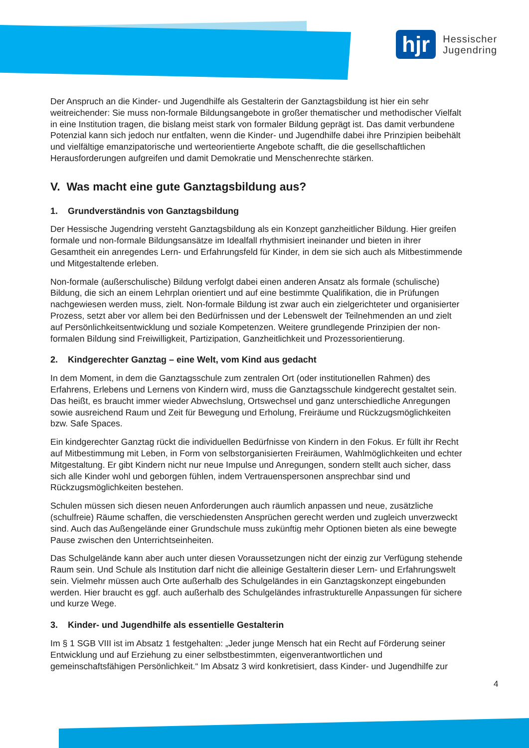hjr
Hessischer
Jugendring
Der Anspruch an die Kinder- und Jugendhilfe als Gestalterin der Ganztagsbildung ist hier ein sehr weitreichender: Sie muss non-formale Bildungsangebote in großer thematischer und methodischer Vielfalt in eine Institution tragen, die bislang meist stark von formaler Bildung geprägt ist. Das damit verbundene Potenzial kann sich jedoch nur entfalten, wenn die Kinder- und Jugendhilfe dabei ihre Prinzipien beibehält und vielfältige emanzipatorische und werteorientierte Angebote schafft, die die gesellschaftlichen Herausforderungen aufgreifen und damit Demokratie und Menschenrechte stärken.
V. Was macht eine gute Ganztagsbildung aus?
1. Grundverständnis von Ganztagsbildung
Der Hessische Jugendring versteht Ganztagsbildung als ein Konzept ganzheitlicher Bildung. Hier greifen formale und non-formale Bildungsansätze im Idealfall rhythmisiert ineinander und bieten in ihrer Gesamtheit ein anregendes Lern- und Erfahrungsfeld für Kinder, in dem sie sich auch als Mitbestimmende und Mitgestaltende erleben.
Non-formale (außerschulische) Bildung verfolgt dabei einen anderen Ansatz als formale (schulische) Bildung, die sich an einem Lehrplan orientiert und auf eine bestimmte Qualifikation, die in Prüfungen nachgewiesen werden muss, zielt. Non-formale Bildung ist zwar auch ein zielgerichteter und organisierter Prozess, setzt aber vor allem bei den Bedürfnissen und der Lebenswelt der Teilnehmenden an und zielt auf Persönlichkeitsentwicklung und soziale Kompetenzen. Weitere grundlegende Prinzipien der non-formalen Bildung sind Freiwilligkeit, Partizipation, Ganzheitlichkeit und Prozessorientierung.
2. Kindgerechter Ganztag – eine Welt, vom Kind aus gedacht
In dem Moment, in dem die Ganztagsschule zum zentralen Ort (oder institutionellen Rahmen) des Erfahrens, Erlebens und Lernens von Kindern wird, muss die Ganztagsschule kindgerecht gestaltet sein. Das heißt, es braucht immer wieder Abwechslung, Ortswechsel und ganz unterschiedliche Anregungen sowie ausreichend Raum und Zeit für Bewegung und Erholung, Freiräume und Rückzugsmöglichkeiten bzw. Safe Spaces.
Ein kindgerechter Ganztag rückt die individuellen Bedürfnisse von Kindern in den Fokus. Er füllt ihr Recht auf Mitbestimmung mit Leben, in Form von selbstorganisierten Freiräumen, Wahlmöglichkeiten und echter Mitgestaltung. Er gibt Kindern nicht nur neue Impulse und Anregungen, sondern stellt auch sicher, dass sich alle Kinder wohl und geborgen fühlen, indem Vertrauenspersonen ansprechbar sind und Rückzugsmöglichkeiten bestehen.
Schulen müssen sich diesen neuen Anforderungen auch räumlich anpassen und neue, zusätzliche (schulfreie) Räume schaffen, die verschiedensten Ansprüchen gerecht werden und zugleich unverzweckt sind. Auch das Außengelände einer Grundschule muss zukünftig mehr Optionen bieten als eine bewegte Pause zwischen den Unterrichtseinheiten.
Das Schulgelände kann aber auch unter diesen Voraussetzungen nicht der einzig zur Verfügung stehende Raum sein. Und Schule als Institution darf nicht die alleinige Gestalterin dieser Lern- und Erfahrungswelt sein. Vielmehr müssen auch Orte außerhalb des Schulgeländes in ein Ganztagskonzept eingebunden werden. Hier braucht es ggf. auch außerhalb des Schulgeländes infrastrukturelle Anpassungen für sichere und kurze Wege.
3. Kinder- und Jugendhilfe als essentielle Gestalterin
Im § 1 SGB VIII ist im Absatz 1 festgehalten: „Jeder junge Mensch hat ein Recht auf Förderung seiner Entwicklung und auf Erziehung zu einer selbstbestimmten, eigenverantwortlichen und gemeinschaftsfähigen Persönlichkeit.“ Im Absatz 3 wird konkretisiert, dass Kinder- und Jugendhilfe zur
4